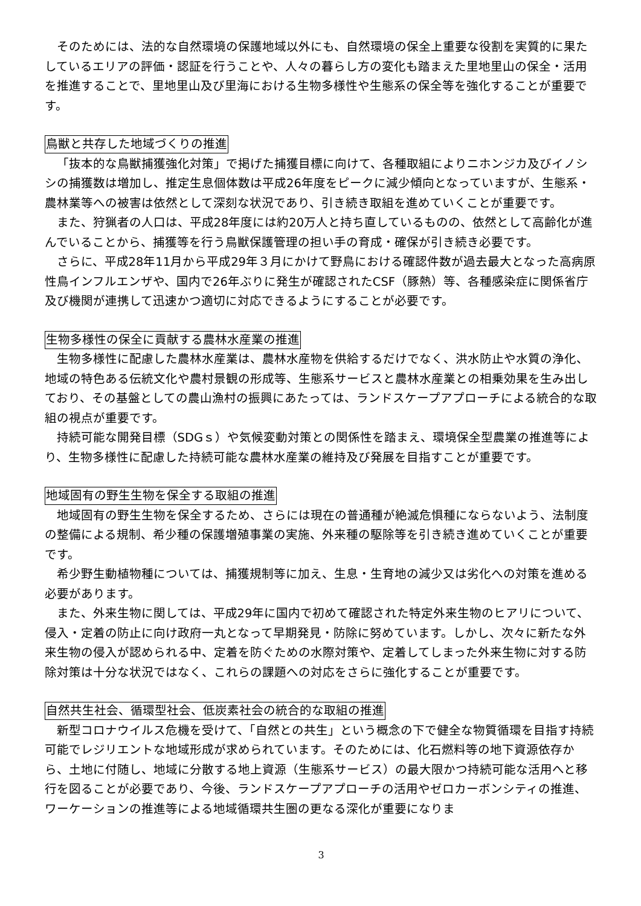そのためには、法的な自然環境の保護地域以外にも、自然環境の保全上重要な役割を実質的に果たしているエリアの評価・認証を行うことや、人々の暮らし方の変化も踏まえた里地里山の保全・活用を推進することで、里地里山及び里海における生物多様性や生態系の保全等を強化することが重要です。
鳥獣と共存した地域づくりの推進
「抜本的な鳥獣捕獲強化対策」で掲げた捕獲目標に向けて、各種取組によりニホンジカ及びイノシシの捕獲数は増加し、推定生息個体数は平成26年度をピークに減少傾向となっていますが、生態系・農林業等への被害は依然として深刻な状況であり、引き続き取組を進めていくことが重要です。
また、狩猟者の人口は、平成28年度には約20万人と持ち直しているものの、依然として高齢化が進んでいることから、捕獲等を行う鳥獣保護管理の担い手の育成・確保が引き続き必要です。
さらに、平成28年11月から平成29年３月にかけて野鳥における確認件数が過去最大となった高病原性鳥インフルエンザや、国内で26年ぶりに発生が確認されたCSF（豚熱）等、各種感染症に関係省庁及び機関が連携して迅速かつ適切に対応できるようにすることが必要です。
生物多様性の保全に貢献する農林水産業の推進
生物多様性に配慮した農林水産業は、農林水産物を供給するだけでなく、洪水防止や水質の浄化、地域の特色ある伝統文化や農村景観の形成等、生態系サービスと農林水産業との相乗効果を生み出しており、その基盤としての農山漁村の振興にあたっては、ランドスケープアプローチによる統合的な取組の視点が重要です。
持続可能な開発目標（SDGｓ）や気候変動対策との関係性を踏まえ、環境保全型農業の推進等により、生物多様性に配慮した持続可能な農林水産業の維持及び発展を目指すことが重要です。
地域固有の野生生物を保全する取組の推進
地域固有の野生生物を保全するため、さらには現在の普通種が絶滅危惧種にならないよう、法制度の整備による規制、希少種の保護増殖事業の実施、外来種の駆除等を引き続き進めていくことが重要です。
希少野生動植物種については、捕獲規制等に加え、生息・生育地の減少又は劣化への対策を進める必要があります。
また、外来生物に関しては、平成29年に国内で初めて確認された特定外来生物のヒアリについて、侵入・定着の防止に向け政府一丸となって早期発見・防除に努めています。しかし、次々に新たな外来生物の侵入が認められる中、定着を防ぐための水際対策や、定着してしまった外来生物に対する防除対策は十分な状況ではなく、これらの課題への対応をさらに強化することが重要です。
自然共生社会、循環型社会、低炭素社会の統合的な取組の推進
新型コロナウイルス危機を受けて、「自然との共生」という概念の下で健全な物質循環を目指す持続可能でレジリエントな地域形成が求められています。そのためには、化石燃料等の地下資源依存から、土地に付随し、地域に分散する地上資源（生態系サービス）の最大限かつ持続可能な活用へと移行を図ることが必要であり、今後、ランドスケープアプローチの活用やゼロカーボンシティの推進、ワーケーションの推進等による地域循環共生圏の更なる深化が重要になりま
3